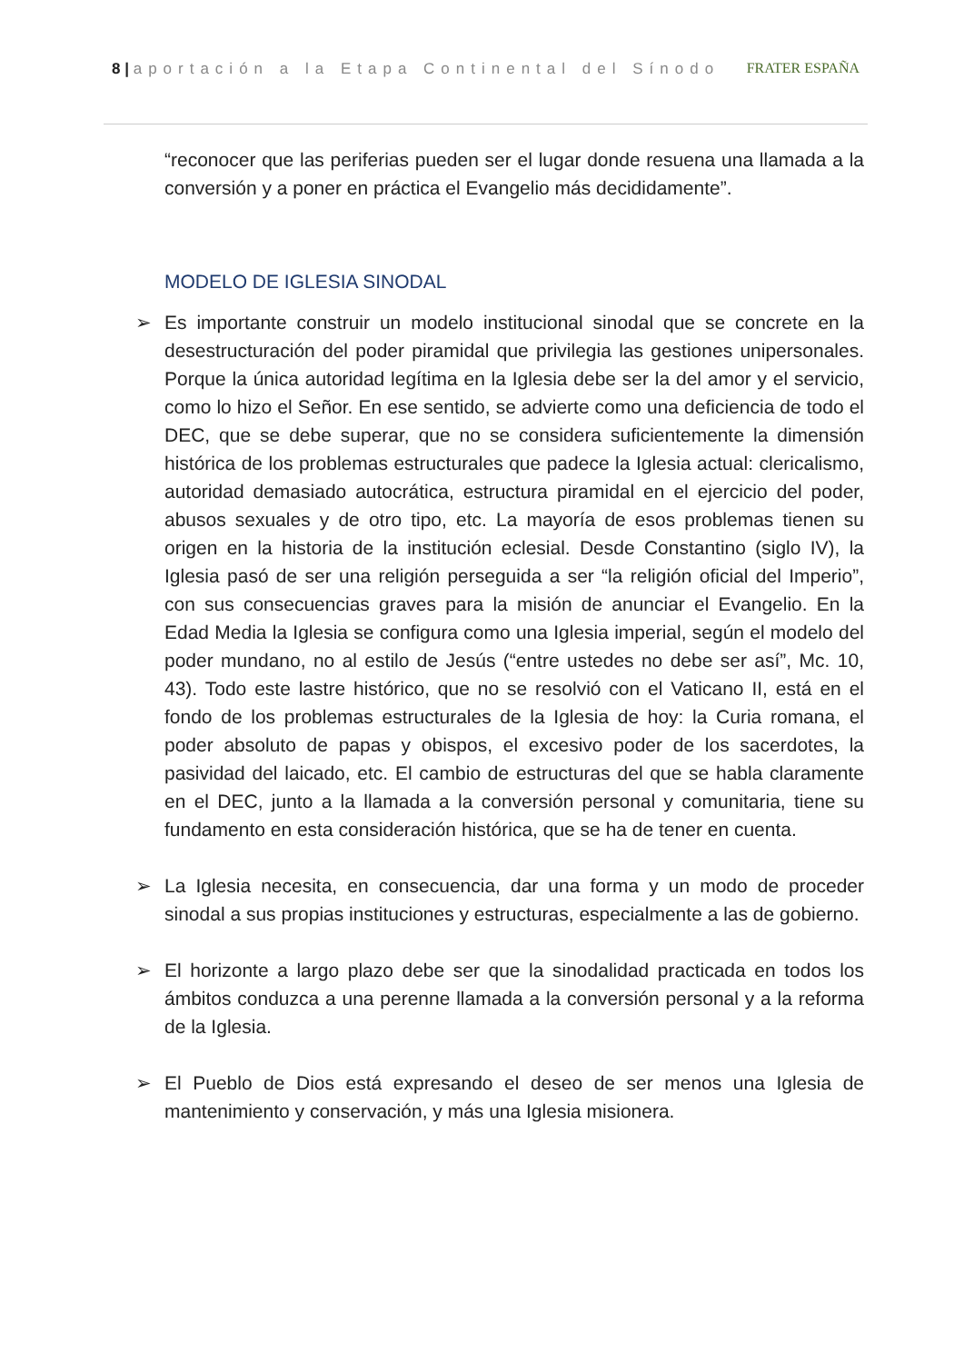8 | aportación a la Etapa Continental del Sínodo
FRATER ESPAÑA
“reconocer que las periferias pueden ser el lugar donde resuena una llamada a la conversión y a poner en práctica el Evangelio más decididamente”.
MODELO DE IGLESIA SINODAL
➢ Es importante construir un modelo institucional sinodal que se concrete en la desestructuración del poder piramidal que privilegia las gestiones unipersonales. Porque la única autoridad legítima en la Iglesia debe ser la del amor y el servicio, como lo hizo el Señor. En ese sentido, se advierte como una deficiencia de todo el DEC, que se debe superar, que no se considera suficientemente la dimensión histórica de los problemas estructurales que padece la Iglesia actual: clericalismo, autoridad demasiado autocrática, estructura piramidal en el ejercicio del poder, abusos sexuales y de otro tipo, etc. La mayoría de esos problemas tienen su origen en la historia de la institución eclesial. Desde Constantino (siglo IV), la Iglesia pasó de ser una religión perseguida a ser “la religión oficial del Imperio”, con sus consecuencias graves para la misión de anunciar el Evangelio. En la Edad Media la Iglesia se configura como una Iglesia imperial, según el modelo del poder mundano, no al estilo de Jesús (“entre ustedes no debe ser así”, Mc. 10, 43). Todo este lastre histórico, que no se resolvió con el Vaticano II, está en el fondo de los problemas estructurales de la Iglesia de hoy: la Curia romana, el poder absoluto de papas y obispos, el excesivo poder de los sacerdotes, la pasividad del laicado, etc. El cambio de estructuras del que se habla claramente en el DEC, junto a la llamada a la conversión personal y comunitaria, tiene su fundamento en esta consideración histórica, que se ha de tener en cuenta.
➢ La Iglesia necesita, en consecuencia, dar una forma y un modo de proceder sinodal a sus propias instituciones y estructuras, especialmente a las de gobierno.
➢ El horizonte a largo plazo debe ser que la sinodalidad practicada en todos los ámbitos conduzca a una perenne llamada a la conversión personal y a la reforma de la Iglesia.
➢ El Pueblo de Dios está expresando el deseo de ser menos una Iglesia de mantenimiento y conservación, y más una Iglesia misionera.